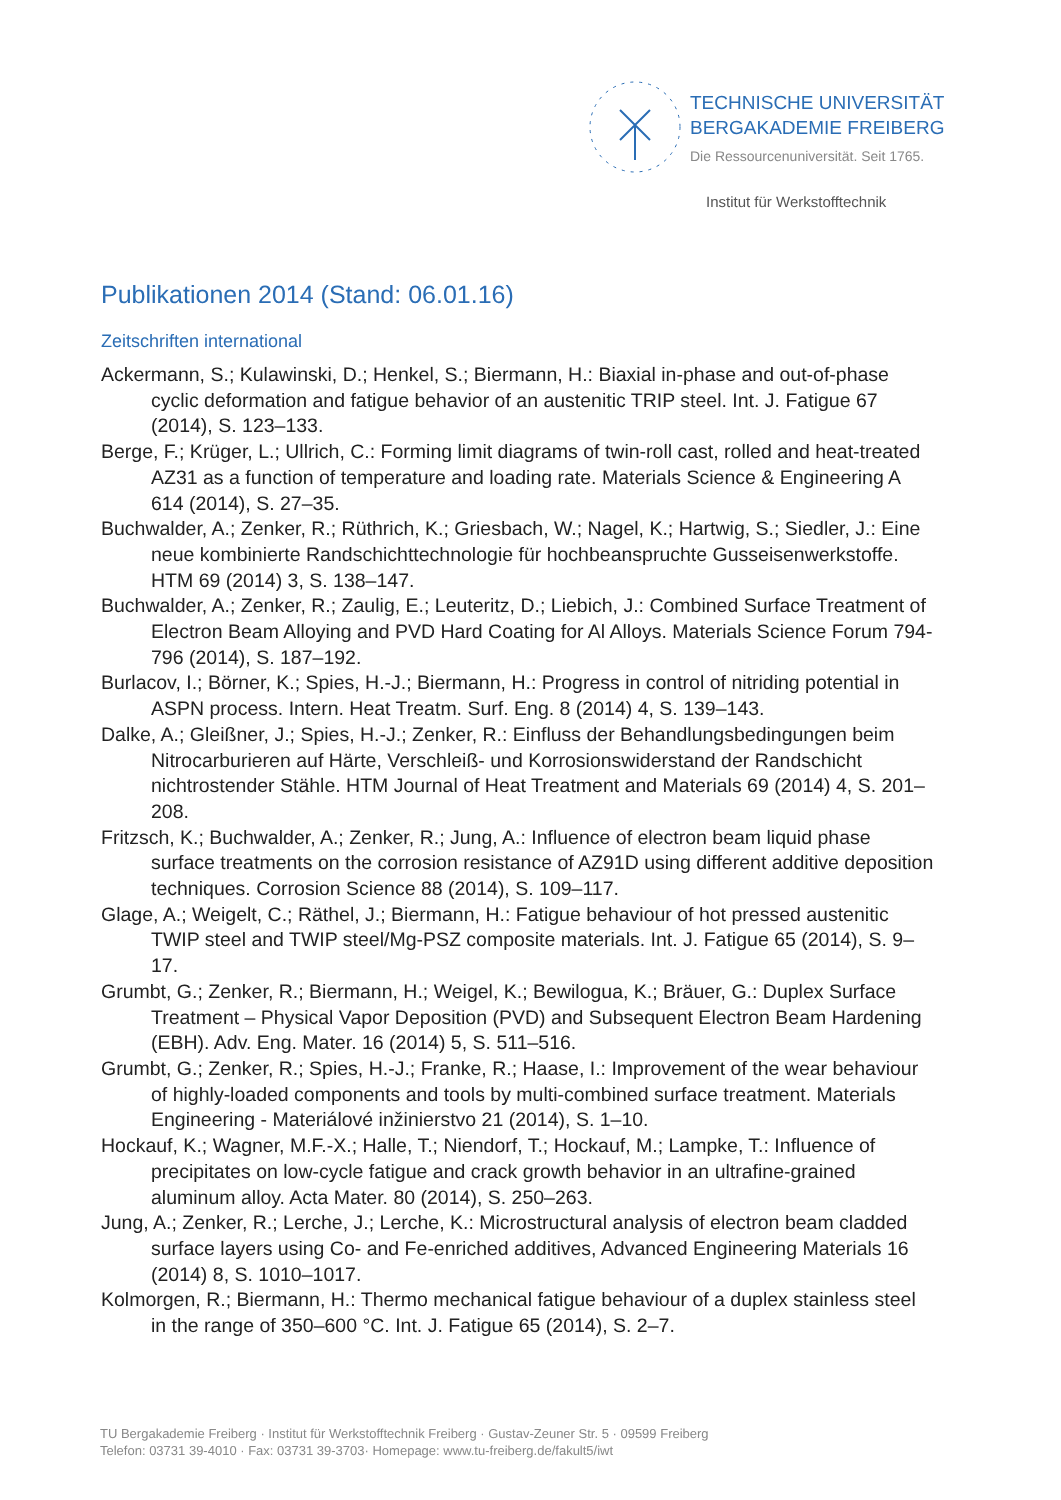TECHNISCHE UNIVERSITÄT
BERGAKADEMIE FREIBERG
Die Ressourcenuniversität. Seit 1765.
Institut für Werkstofftechnik
Publikationen 2014 (Stand: 06.01.16)
Zeitschriften international
Ackermann, S.; Kulawinski, D.; Henkel, S.; Biermann, H.: Biaxial in-phase and out-of-phase cyclic deformation and fatigue behavior of an austenitic TRIP steel. Int. J. Fatigue 67 (2014), S. 123–133.
Berge, F.; Krüger, L.; Ullrich, C.: Forming limit diagrams of twin-roll cast, rolled and heat-treated AZ31 as a function of temperature and loading rate. Materials Science & Engineering A 614 (2014), S. 27–35.
Buchwalder, A.; Zenker, R.; Rüthrich, K.; Griesbach, W.; Nagel, K.; Hartwig, S.; Siedler, J.: Eine neue kombinierte Randschichttechnologie für hochbeanspruchte Gusseisenwerkstoffe. HTM 69 (2014) 3, S. 138–147.
Buchwalder, A.; Zenker, R.; Zaulig, E.; Leuteritz, D.; Liebich, J.: Combined Surface Treatment of Electron Beam Alloying and PVD Hard Coating for Al Alloys. Materials Science Forum 794-796 (2014), S. 187–192.
Burlacov, I.; Börner, K.; Spies, H.-J.; Biermann, H.: Progress in control of nitriding potential in ASPN process. Intern. Heat Treatm. Surf. Eng. 8 (2014) 4, S. 139–143.
Dalke, A.; Gleißner, J.; Spies, H.-J.; Zenker, R.: Einfluss der Behandlungsbedingungen beim Nitrocarburieren auf Härte, Verschleiß- und Korrosionswiderstand der Randschicht nichtrostender Stähle. HTM Journal of Heat Treatment and Materials 69 (2014) 4, S. 201–208.
Fritzsch, K.; Buchwalder, A.; Zenker, R.; Jung, A.: Influence of electron beam liquid phase surface treatments on the corrosion resistance of AZ91D using different additive deposition techniques. Corrosion Science 88 (2014), S. 109–117.
Glage, A.; Weigelt, C.; Räthel, J.; Biermann, H.: Fatigue behaviour of hot pressed austenitic TWIP steel and TWIP steel/Mg-PSZ composite materials. Int. J. Fatigue 65 (2014), S. 9–17.
Grumbt, G.; Zenker, R.; Biermann, H.; Weigel, K.; Bewilogua, K.; Bräuer, G.: Duplex Surface Treatment – Physical Vapor Deposition (PVD) and Subsequent Electron Beam Hardening (EBH). Adv. Eng. Mater. 16 (2014) 5, S. 511–516.
Grumbt, G.; Zenker, R.; Spies, H.-J.; Franke, R.; Haase, I.: Improvement of the wear behaviour of highly-loaded components and tools by multi-combined surface treatment. Materials Engineering - Materiálové inžinierstvo 21 (2014), S. 1–10.
Hockauf, K.; Wagner, M.F.-X.; Halle, T.; Niendorf, T.; Hockauf, M.; Lampke, T.: Influence of precipitates on low-cycle fatigue and crack growth behavior in an ultrafine-grained aluminum alloy. Acta Mater. 80 (2014), S. 250–263.
Jung, A.; Zenker, R.; Lerche, J.; Lerche, K.: Microstructural analysis of electron beam cladded surface layers using Co- and Fe-enriched additives, Advanced Engineering Materials 16 (2014) 8, S. 1010–1017.
Kolmorgen, R.; Biermann, H.: Thermo mechanical fatigue behaviour of a duplex stainless steel in the range of 350–600 °C. Int. J. Fatigue 65 (2014), S. 2–7.
TU Bergakademie Freiberg · Institut für Werkstofftechnik Freiberg · Gustav-Zeuner Str. 5 · 09599 Freiberg
Telefon: 03731 39-4010 · Fax: 03731 39-3703· Homepage: www.tu-freiberg.de/fakult5/iwt